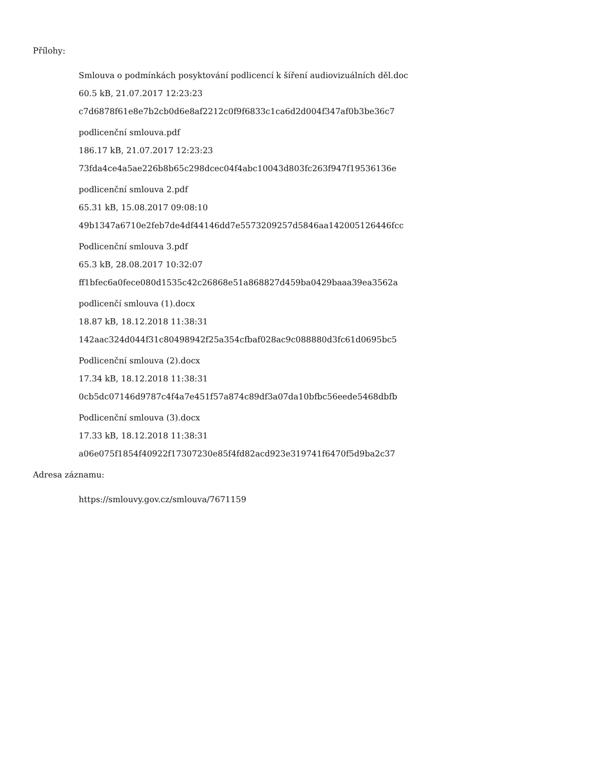Přílohy:
Smlouva o podmínkách posyktování podlicencí k šíření audiovizuálních děl.doc
60.5 kB, 21.07.2017 12:23:23
c7d6878f61e8e7b2cb0d6e8af2212c0f9f6833c1ca6d2d004f347af0b3be36c7
podlicenční smlouva.pdf
186.17 kB, 21.07.2017 12:23:23
73fda4ce4a5ae226b8b65c298dcec04f4abc10043d803fc263f947f19536136e
podlicenční smlouva 2.pdf
65.31 kB, 15.08.2017 09:08:10
49b1347a6710e2feb7de4df44146dd7e5573209257d5846aa142005126446fcc
Podlicenční smlouva 3.pdf
65.3 kB, 28.08.2017 10:32:07
ff1bfec6a0fece080d1535c42c26868e51a868827d459ba0429baaa39ea3562a
podlicenčí smlouva (1).docx
18.87 kB, 18.12.2018 11:38:31
142aac324d044f31c80498942f25a354cfbaf028ac9c088880d3fc61d0695bc5
Podlicenční smlouva (2).docx
17.34 kB, 18.12.2018 11:38:31
0cb5dc07146d9787c4f4a7e451f57a874c89df3a07da10bfbc56eede5468dbfb
Podlicenční smlouva (3).docx
17.33 kB, 18.12.2018 11:38:31
a06e075f1854f40922f17307230e85f4fd82acd923e319741f6470f5d9ba2c37
Adresa záznamu:
https://smlouvy.gov.cz/smlouva/7671159